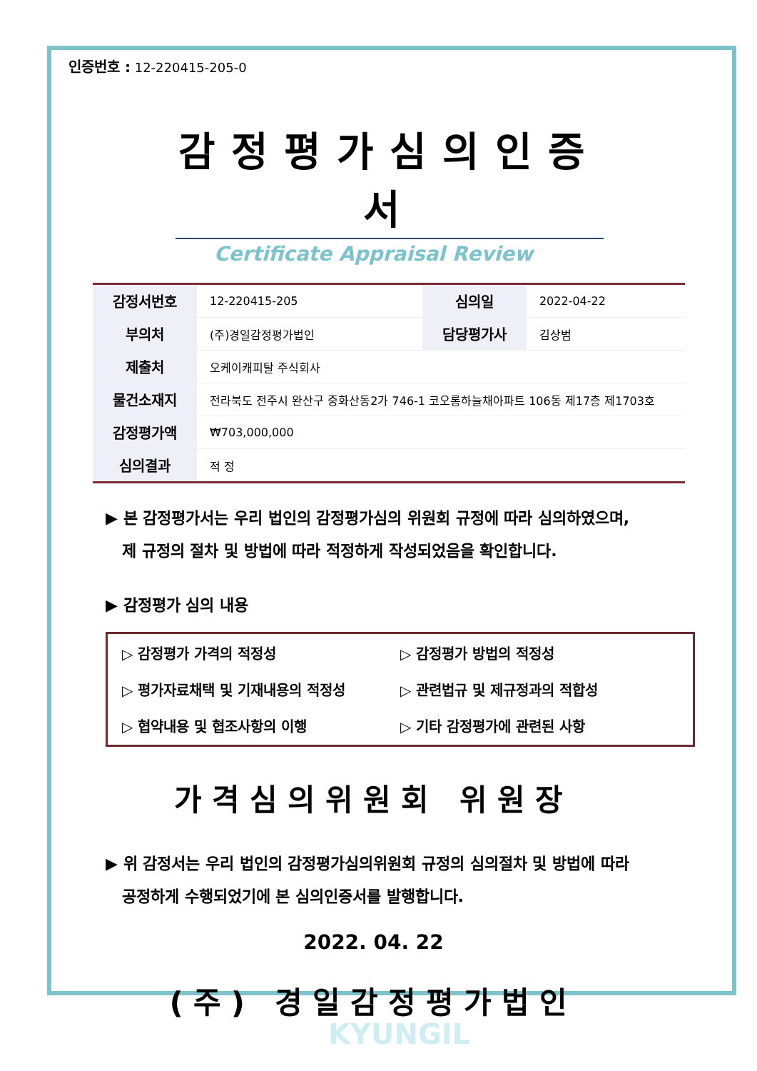인증번호 : 12-220415-205-0
감정평가심의인증서
Certificate Appraisal Review
| 감정서번호 | 12-220415-205 | 심의일 | 2022-04-22 |
| 부의처 | (주)경일감정평가법인 | 담당평가사 | 김상범 |
| 제출처 | 오케이캐피탈 주식회사 | | |
| 물건소재지 | 전라북도 전주시 완산구 중화산동2가 746-1 코오롱하늘채아파트 106동 제17층 제1703호 | | |
| 감정평가액 | ₩703,000,000 | | |
| 심의결과 | 적 정 | | |
▶ 본 감정평가서는 우리 법인의 감정평가심의 위원회 규정에 따라 심의하였으며,
제 규정의 절차 및 방법에 따라 적정하게 작성되었음을 확인합니다.
▶ 감정평가 심의 내용
▷ 감정평가 가격의 적정성
▷ 감정평가 방법의 적정성
▷ 평가자료채택 및 기재내용의 적정성
▷ 관련법규 및 제규정과의 적합성
▷ 협약내용 및 협조사항의 이행
▷ 기타 감정평가에 관련된 사항
가격심의위원회 위원장
▶ 위 감정서는 우리 법인의 감정평가심의위원회 규정의 심의절차 및 방법에 따라
공정하게 수행되었기에 본 심의인증서를 발행합니다.
2022. 04. 22
(주) 경일감정평가법인
KYUNGIL